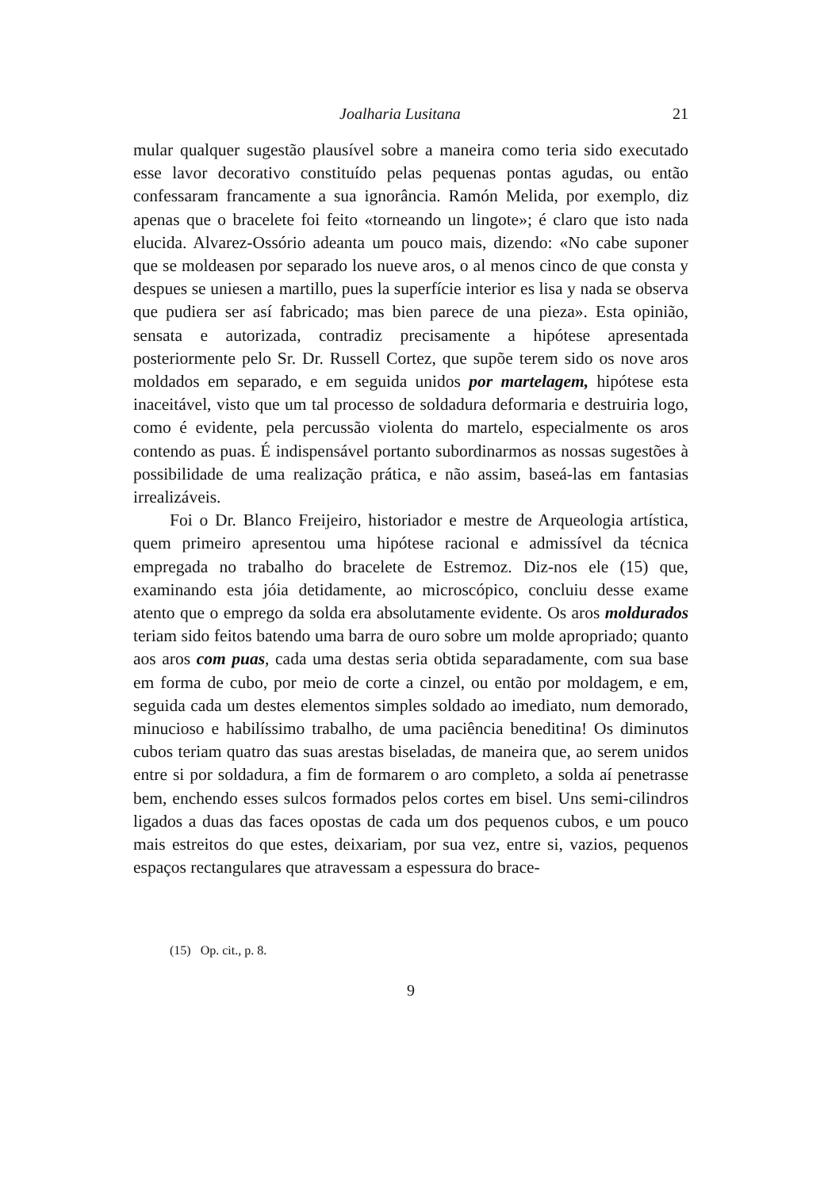Joalharia Lusitana 21
mular qualquer sugestão plausível sobre a maneira como teria sido executado esse lavor decorativo constituído pelas pequenas pontas agudas, ou então confessaram francamente a sua ignorância. Ramón Melida, por exemplo, diz apenas que o bracelete foi feito «torneando un lingote»; é claro que isto nada elucida. Alvarez-Ossório adeanta um pouco mais, dizendo: «No cabe suponer que se moldeasen por separado los nueve aros, o al menos cinco de que consta y despues se uniesen a martillo, pues la superfície interior es lisa y nada se observa que pudiera ser así fabricado; mas bien parece de una pieza». Esta opinião, sensata e autorizada, contradiz precisamente a hipótese apre­sentada posteriormente pelo Sr. Dr. Russell Cortez, que supõe terem sido os nove aros moldados em separado, e em seguida unidos por marte­lagem, hipótese esta inaceitável, visto que um tal processo de soldadura deformaria e destruiria logo, como é evidente, pela percussão violenta do martelo, especialmente os aros contendo as puas. É indispensável portanto subordinarmos as nossas sugestões à possibilidade de uma realização prática, e não assim, baseá-las em fantasias irrealizáveis.
Foi o Dr. Blanco Freijeiro, historiador e mestre de Arqueologia artística, quem primeiro apresentou uma hipótese racional e admis­sível da técnica empregada no trabalho do bracelete de Estremoz. Diz-nos ele (15) que, examinando esta jóia detidamente, ao microscópico, concluiu desse exame atento que o emprego da solda era absoluta­mente evidente. Os aros moldurados teriam sido feitos batendo uma barra de ouro sobre um molde apropriado; quanto aos aros com puas, cada uma destas seria obtida separadamente, com sua base em forma de cubo, por meio de corte a cinzel, ou então por moldagem, e em, seguida cada um destes elementos simples soldado ao imediato, num demorado, minucioso e habilíssimo trabalho, de uma paciência bene­ditina! Os diminutos cubos teriam quatro das suas arestas biseladas, de maneira que, ao serem unidos entre si por soldadura, a fim de for­marem o aro completo, a solda aí penetrasse bem, enchendo esses sulcos formados pelos cortes em bisel. Uns semi-cilindros ligados a duas das faces opostas de cada um dos pequenos cubos, e um pouco mais estreitos do que estes, deixariam, por sua vez, entre si, vazios, pequenos espaços rectangulares que atravessam a espessura do brace-
(15) Op. cit., p. 8.
9